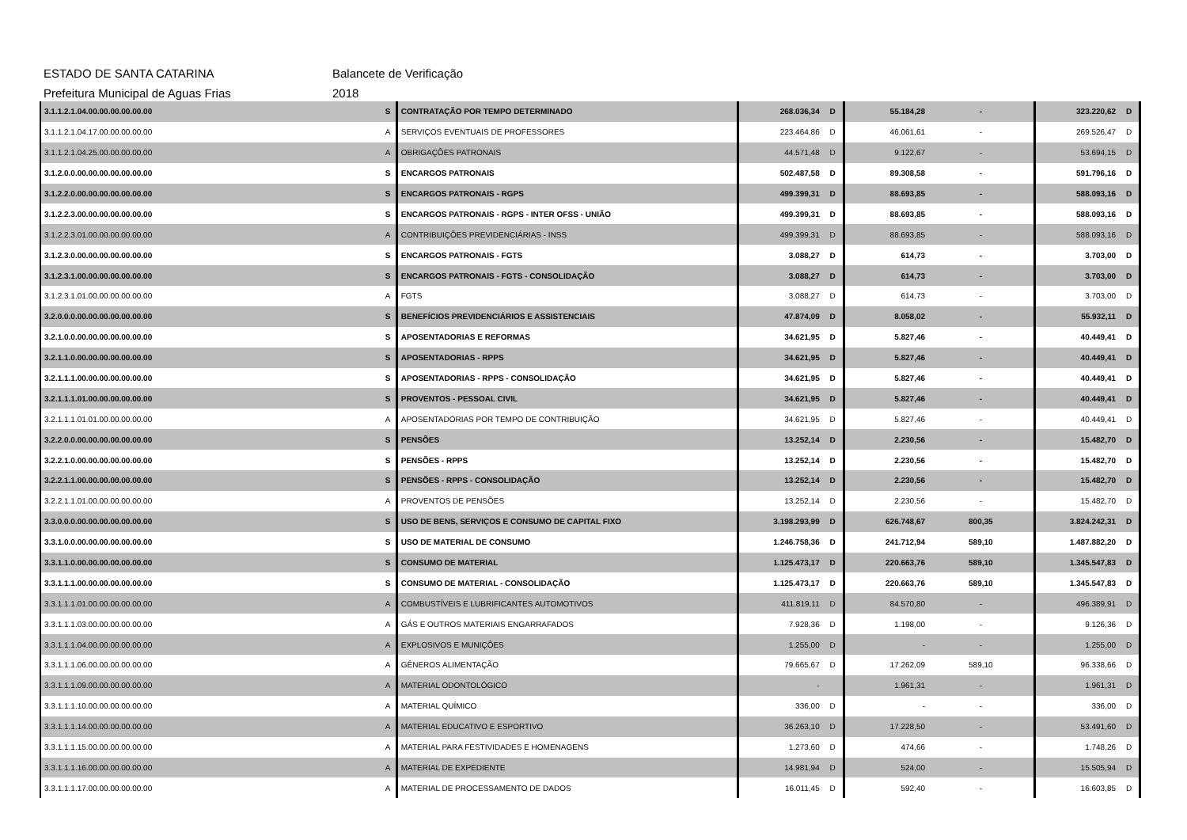ESTADO DE SANTA CATARINA Balancete de Verificação
Prefeitura Municipal de Aguas Frias 2018
| 3.1.1.2.1.04.00.00.00.00.00.00 | S | CONTRATAÇÃO POR TEMPO DETERMINADO | 268.036,34 | D | 55.184,28 | - | 323.220,62 | D |
| 3.1.1.2.1.04.17.00.00.00.00.00 | A | SERVIÇOS EVENTUAIS DE PROFESSORES | 223.464,86 | D | 46.061,61 | - | 269.526,47 | D |
| 3.1.1.2.1.04.25.00.00.00.00.00 | A | OBRIGAÇÕES PATRONAIS | 44.571,48 | D | 9.122,67 | - | 53.694,15 | D |
| 3.1.2.0.0.00.00.00.00.00.00.00 | S | ENCARGOS PATRONAIS | 502.487,58 | D | 89.308,58 | - | 591.796,16 | D |
| 3.1.2.2.0.00.00.00.00.00.00.00 | S | ENCARGOS PATRONAIS - RGPS | 499.399,31 | D | 88.693,85 | - | 588.093,16 | D |
| 3.1.2.2.3.00.00.00.00.00.00.00 | S | ENCARGOS PATRONAIS - RGPS - INTER OFSS - UNIÃO | 499.399,31 | D | 88.693,85 | - | 588.093,16 | D |
| 3.1.2.2.3.01.00.00.00.00.00.00 | A | CONTRIBUIÇÕES PREVIDENCIÁRIAS - INSS | 499.399,31 | D | 88.693,85 | - | 588.093,16 | D |
| 3.1.2.3.0.00.00.00.00.00.00.00 | S | ENCARGOS PATRONAIS - FGTS | 3.088,27 | D | 614,73 | - | 3.703,00 | D |
| 3.1.2.3.1.00.00.00.00.00.00.00 | S | ENCARGOS PATRONAIS - FGTS - CONSOLIDAÇÃO | 3.088,27 | D | 614,73 | - | 3.703,00 | D |
| 3.1.2.3.1.01.00.00.00.00.00.00 | A | FGTS | 3.088,27 | D | 614,73 | - | 3.703,00 | D |
| 3.2.0.0.0.00.00.00.00.00.00.00 | S | BENEFÍCIOS PREVIDENCIÁRIOS E ASSISTENCIAIS | 47.874,09 | D | 8.058,02 | - | 55.932,11 | D |
| 3.2.1.0.0.00.00.00.00.00.00.00 | S | APOSENTADORIAS E REFORMAS | 34.621,95 | D | 5.827,46 | - | 40.449,41 | D |
| 3.2.1.1.0.00.00.00.00.00.00.00 | S | APOSENTADORIAS - RPPS | 34.621,95 | D | 5.827,46 | - | 40.449,41 | D |
| 3.2.1.1.1.00.00.00.00.00.00.00 | S | APOSENTADORIAS - RPPS - CONSOLIDAÇÃO | 34.621,95 | D | 5.827,46 | - | 40.449,41 | D |
| 3.2.1.1.1.01.00.00.00.00.00.00 | S | PROVENTOS - PESSOAL CIVIL | 34.621,95 | D | 5.827,46 | - | 40.449,41 | D |
| 3.2.1.1.1.01.01.00.00.00.00.00 | A | APOSENTADORIAS POR TEMPO DE CONTRIBUIÇÃO | 34.621,95 | D | 5.827,46 | - | 40.449,41 | D |
| 3.2.2.0.0.00.00.00.00.00.00.00 | S | PENSÕES | 13.252,14 | D | 2.230,56 | - | 15.482,70 | D |
| 3.2.2.1.0.00.00.00.00.00.00.00 | S | PENSÕES - RPPS | 13.252,14 | D | 2.230,56 | - | 15.482,70 | D |
| 3.2.2.1.1.00.00.00.00.00.00.00 | S | PENSÕES - RPPS - CONSOLIDAÇÃO | 13.252,14 | D | 2.230,56 | - | 15.482,70 | D |
| 3.2.2.1.1.01.00.00.00.00.00.00 | A | PROVENTOS DE PENSÕES | 13.252,14 | D | 2.230,56 | - | 15.482,70 | D |
| 3.3.0.0.0.00.00.00.00.00.00.00 | S | USO DE BENS, SERVIÇOS E CONSUMO DE CAPITAL FIXO | 3.198.293,99 | D | 626.748,67 | 800,35 | 3.824.242,31 | D |
| 3.3.1.0.0.00.00.00.00.00.00.00 | S | USO DE MATERIAL DE CONSUMO | 1.246.758,36 | D | 241.712,94 | 589,10 | 1.487.882,20 | D |
| 3.3.1.1.0.00.00.00.00.00.00.00 | S | CONSUMO DE MATERIAL | 1.125.473,17 | D | 220.663,76 | 589,10 | 1.345.547,83 | D |
| 3.3.1.1.1.00.00.00.00.00.00.00 | S | CONSUMO DE MATERIAL - CONSOLIDAÇÃO | 1.125.473,17 | D | 220.663,76 | 589,10 | 1.345.547,83 | D |
| 3.3.1.1.1.01.00.00.00.00.00.00 | A | COMBUSTÍVEIS E LUBRIFICANTES AUTOMOTIVOS | 411.819,11 | D | 84.570,80 | - | 496.389,91 | D |
| 3.3.1.1.1.03.00.00.00.00.00.00 | A | GÁS E OUTROS MATERIAIS ENGARRAFADOS | 7.928,36 | D | 1.198,00 | - | 9.126,36 | D |
| 3.3.1.1.1.04.00.00.00.00.00.00 | A | EXPLOSIVOS E MUNIÇÕES | 1.255,00 | D | - | - | 1.255,00 | D |
| 3.3.1.1.1.06.00.00.00.00.00.00 | A | GÊNEROS ALIMENTAÇÃO | 79.665,67 | D | 17.262,09 | 589,10 | 96.338,66 | D |
| 3.3.1.1.1.09.00.00.00.00.00.00 | A | MATERIAL ODONTOLÓGICO | - | | 1.961,31 | - | 1.961,31 | D |
| 3.3.1.1.1.10.00.00.00.00.00.00 | A | MATERIAL QUÍMICO | 336,00 | D | - | - | 336,00 | D |
| 3.3.1.1.1.14.00.00.00.00.00.00 | A | MATERIAL EDUCATIVO E ESPORTIVO | 36.263,10 | D | 17.228,50 | - | 53.491,60 | D |
| 3.3.1.1.1.15.00.00.00.00.00.00 | A | MATERIAL PARA FESTIVIDADES E HOMENAGENS | 1.273,60 | D | 474,66 | - | 1.748,26 | D |
| 3.3.1.1.1.16.00.00.00.00.00.00 | A | MATERIAL DE EXPEDIENTE | 14.981,94 | D | 524,00 | - | 15.505,94 | D |
| 3.3.1.1.1.17.00.00.00.00.00.00 | A | MATERIAL DE PROCESSAMENTO DE DADOS | 16.011,45 | D | 592,40 | - | 16.603,85 | D |